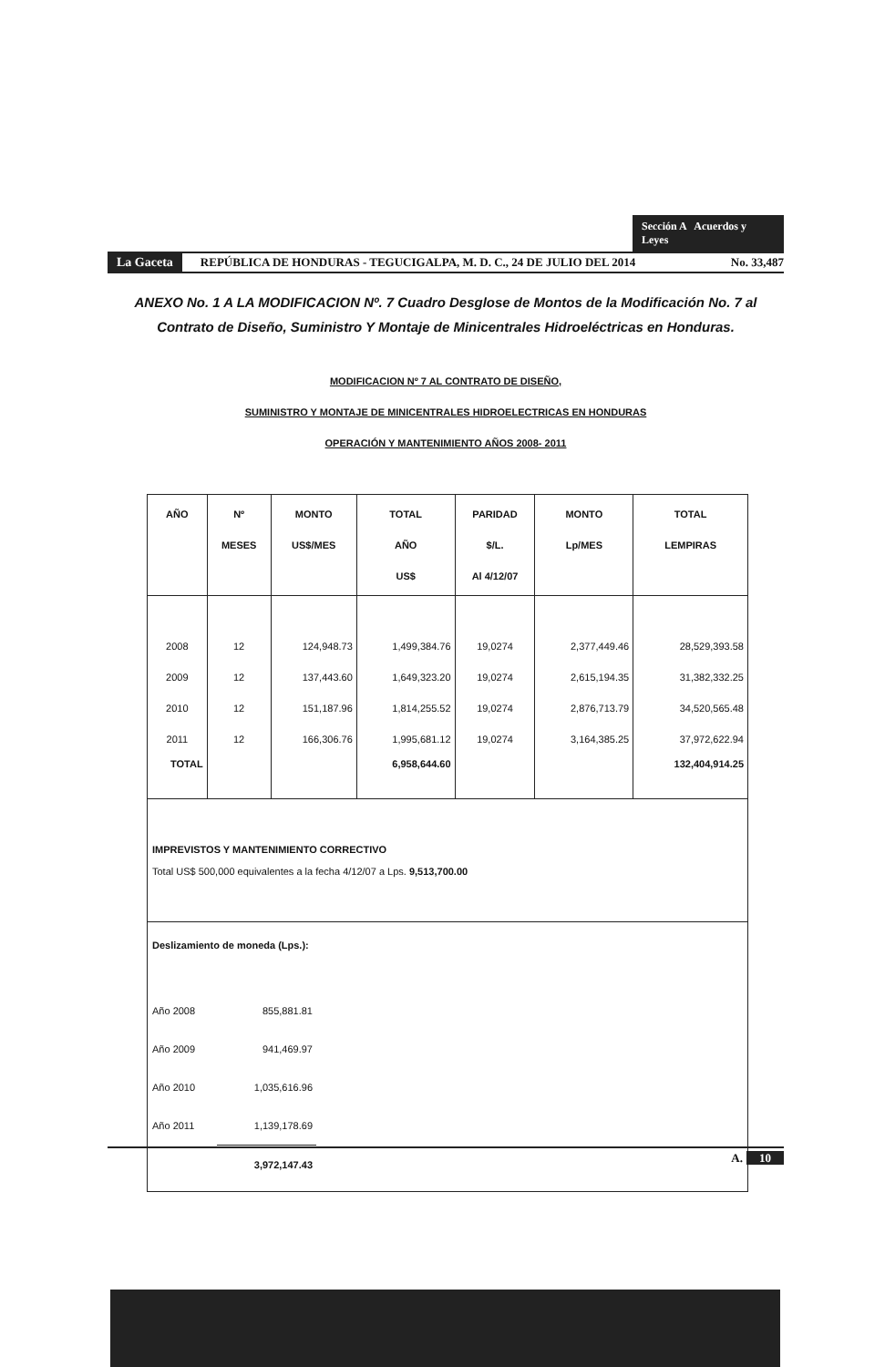Sección A Acuerdos y Leyes
La Gaceta REPÚBLICA DE HONDURAS - TEGUCIGALPA, M. D. C., 24 DE JULIO DEL 2014 No. 33,487
ANEXO No. 1 A LA MODIFICACION Nº. 7 Cuadro Desglose de Montos de la Modificación No. 7 al Contrato de Diseño, Suministro Y Montaje de Minicentrales Hidroeléctricas en Honduras.
MODIFICACION Nº 7 AL CONTRATO DE DISEÑO,
SUMINISTRO Y MONTAJE DE MINICENTRALES HIDROELECTRICAS EN HONDURAS
OPERACIÓN Y MANTENIMIENTO AÑOS 2008- 2011
| AÑO | Nº MESES | MONTO US$/MES | TOTAL AÑO US$ | PARIDAD $/L. Al 4/12/07 | MONTO Lp/MES | TOTAL LEMPIRAS |
| --- | --- | --- | --- | --- | --- | --- |
| 2008 | 12 | 124,948.73 | 1,499,384.76 | 19,0274 | 2,377,449.46 | 28,529,393.58 |
| 2009 | 12 | 137,443.60 | 1,649,323.20 | 19,0274 | 2,615,194.35 | 31,382,332.25 |
| 2010 | 12 | 151,187.96 | 1,814,255.52 | 19,0274 | 2,876,713.79 | 34,520,565.48 |
| 2011 | 12 | 166,306.76 | 1,995,681.12 | 19,0274 | 3,164,385.25 | 37,972,622.94 |
| TOTAL | | | 6,958,644.60 | | | 132,404,914.25 |
| IMPREVISTOS Y MANTENIMIENTO CORRECTIVO Total US$ 500,000 equivalentes a la fecha 4/12/07 a Lps. 9,513,700.00 | | | | | | |
| Deslizamiento de moneda (Lps.): / Año 2008 / 855,881.81 / / Año 2009 / 941,469.97 / / Año 2010 / 1,035,616.96 / / Año 2011 / 1,139,178.69 / / / 3,972,147.43 / | | | | | | |
A. 10